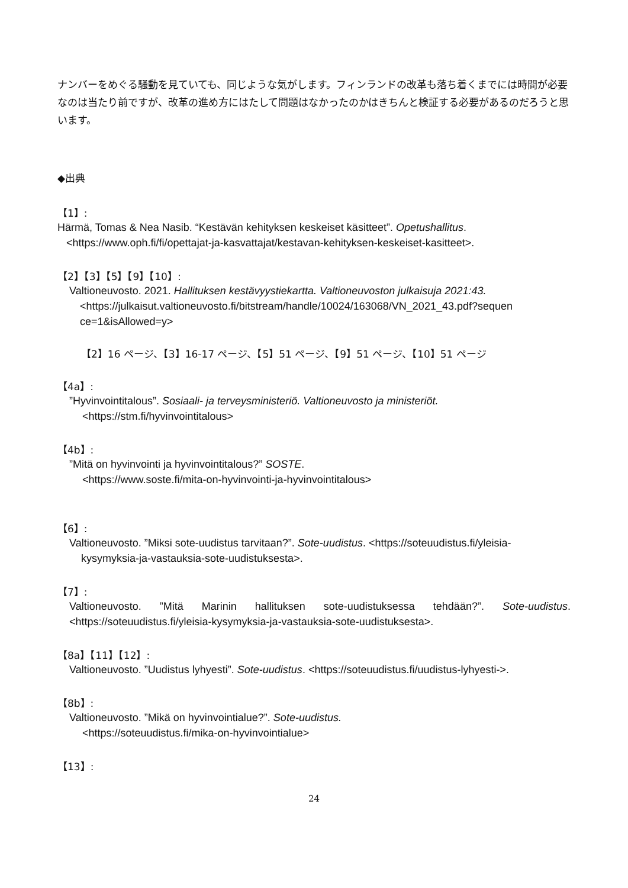ナンバーをめぐる騒動を見ていても、同じような気がします。フィンランドの改革も落ち着くまでには時間が必要なのは当たり前ですが、改革の進め方にはたして問題はなかったのかはきちんと検証する必要があるのだろうと思います。
◆出典
【1】:
Härmä, Tomas & Nea Nasib. “Kestävän kehityksen keskeiset käsitteet”. Opetushallitus.
<https://www.oph.fi/fi/opettajat-ja-kasvattajat/kestavan-kehityksen-keskeiset-kasitteet>.
【2】【3】【5】【9】【10】:
Valtioneuvosto. 2021. Hallituksen kestävyystiekartta. Valtioneuvoston julkaisuja 2021:43.
<https://julkaisut.valtioneuvosto.fi/bitstream/handle/10024/163068/VN_2021_43.pdf?sequen ce=1&isAllowed=y>
【2】16 ページ、【3】16-17 ページ、【5】51 ページ、【9】51 ページ、【10】51 ページ
【4a】:
”Hyvinvointitalous”. Sosiaali- ja terveysministeriö. Valtioneuvosto ja ministeriöt.
<https://stm.fi/hyvinvointitalous>
【4b】:
”Mitä on hyvinvointi ja hyvinvointitalous?” SOSTE.
<https://www.soste.fi/mita-on-hyvinvointi-ja-hyvinvointitalous>
【6】:
Valtioneuvosto. ”Miksi sote-uudistus tarvitaan?”. Sote-uudistus. <https://soteuudistus.fi/yleisia-
kysymyksia-ja-vastauksia-sote-uudistuksesta>.
【7】:
Valtioneuvosto. ”Mitä Marinin hallituksen sote-uudistuksessa tehdään?”. Sote-uudistus. <https://soteuudistus.fi/yleisia-kysymyksia-ja-vastauksia-sote-uudistuksesta>.
【8a】【11】【12】:
Valtioneuvosto. ”Uudistus lyhyesti”. Sote-uudistus. <https://soteuudistus.fi/uudistus-lyhyesti->.
【8b】:
Valtioneuvosto. ”Mikä on hyvinvointialue?”. Sote-uudistus.
<https://soteuudistus.fi/mika-on-hyvinvointialue>
【13】:
24